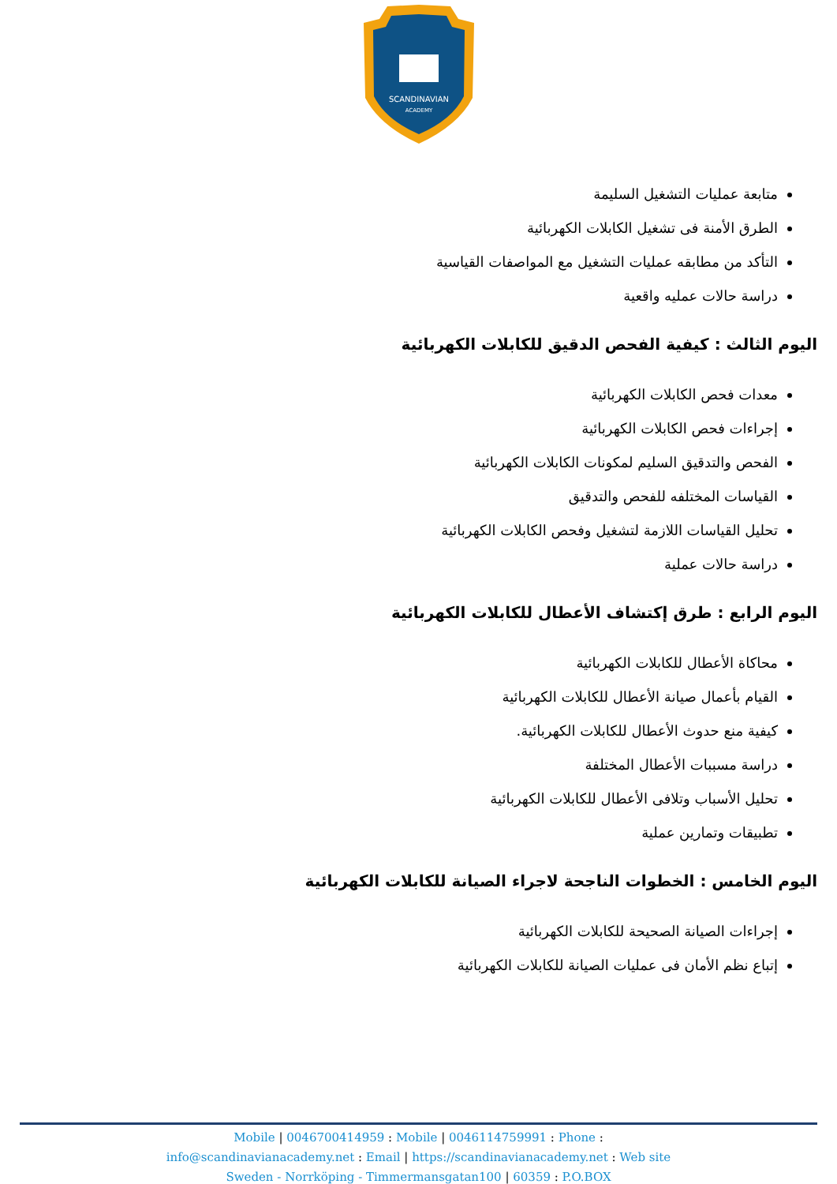SCANDINAVIAN
ACADEMY
متابعة عمليات التشغيل السليمة
الطرق الأمنة فى تشغيل الكابلات الكهربائية
التأكد من مطابقه عمليات التشغيل مع المواصفات القياسية
دراسة حالات عمليه واقعية
اليوم الثالث : كيفية الفحص الدقيق للكابلات الكهربائية
معدات فحص الكابلات الكهربائية
إجراءات فحص الكابلات الكهربائية
الفحص والتدقيق السليم لمكونات الكابلات الكهربائية
القياسات المختلفه للفحص والتدقيق
تحليل القياسات اللازمة لتشغيل وفحص الكابلات الكهربائية
دراسة حالات عملية
اليوم الرابع : طرق إكتشاف الأعطال للكابلات الكهربائية
محاكاة الأعطال للكابلات الكهربائية
القيام بأعمال صيانة الأعطال للكابلات الكهربائية
كيفية منع حدوث الأعطال للكابلات الكهربائية.
دراسة مسببات الأعطال المختلفة
تحليل الأسباب وتلافى الأعطال للكابلات الكهربائية
تطبيقات وتمارين عملية
اليوم الخامس : الخطوات الناجحة لاجراء الصيانة للكابلات الكهربائية
إجراءات الصيانة الصحيحة للكابلات الكهربائية
إتباع نظم الأمان فى عمليات الصيانة للكابلات الكهربائية
Mobile | 0046700414959 : Mobile | 0046114759991 : Phone :
info@scandinavianacademy.net : Email | https://scandinavianacademy.net : Web site
Sweden - Norrköping - Timmermansgatan100 | 60359 : P.O.BOX